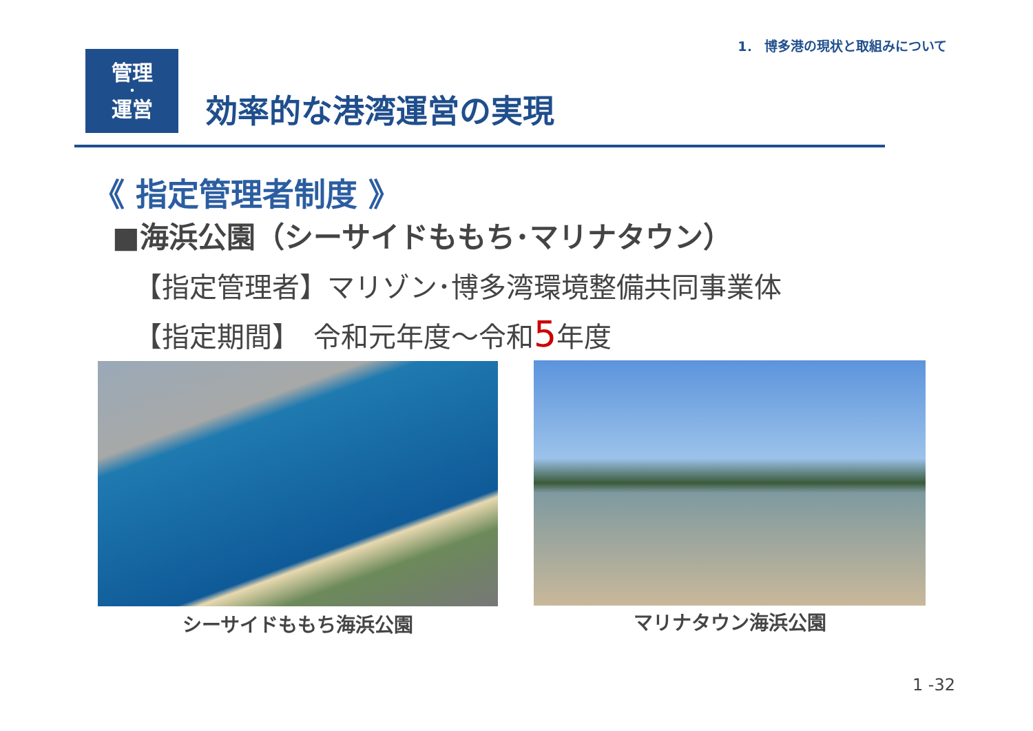1． 博多港の現状と取組みについて
管理
・
運営
効率的な港湾運営の実現
《 指定管理者制度 》
■海浜公園（シーサイドももち･マリナタウン）
【指定管理者】マリゾン･博多湾環境整備共同事業体
【指定期間】　令和元年度～令和5年度
シーサイドももち海浜公園 マリナタウン海浜公園
1 -32